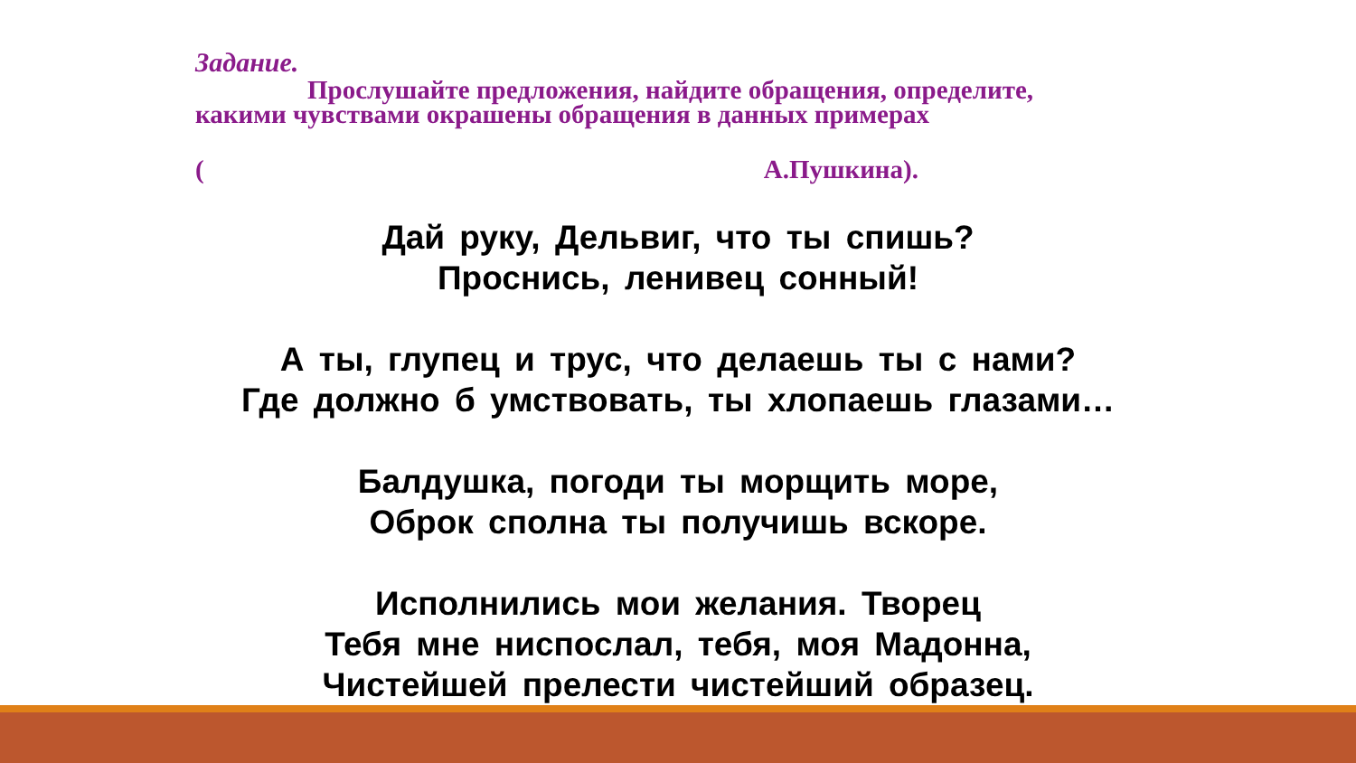Задание.
Прослушайте предложения, найдите обращения, определите,
какими чувствами окрашены обращения в данных примерах
(А.Пушкина).
Дай руку, Дельвиг, что ты спишь?
Проснись, ленивец сонный!
А ты, глупец и трус, что делаешь ты с нами?
Где должно б умствовать, ты хлопаешь глазами…
Балдушка, погоди ты морщить море,
Оброк сполна ты получишь вскоре.
Исполнились мои желания. Творец
Тебя мне ниспослал, тебя, моя Мадонна,
Чистейшей прелести чистейший образец.